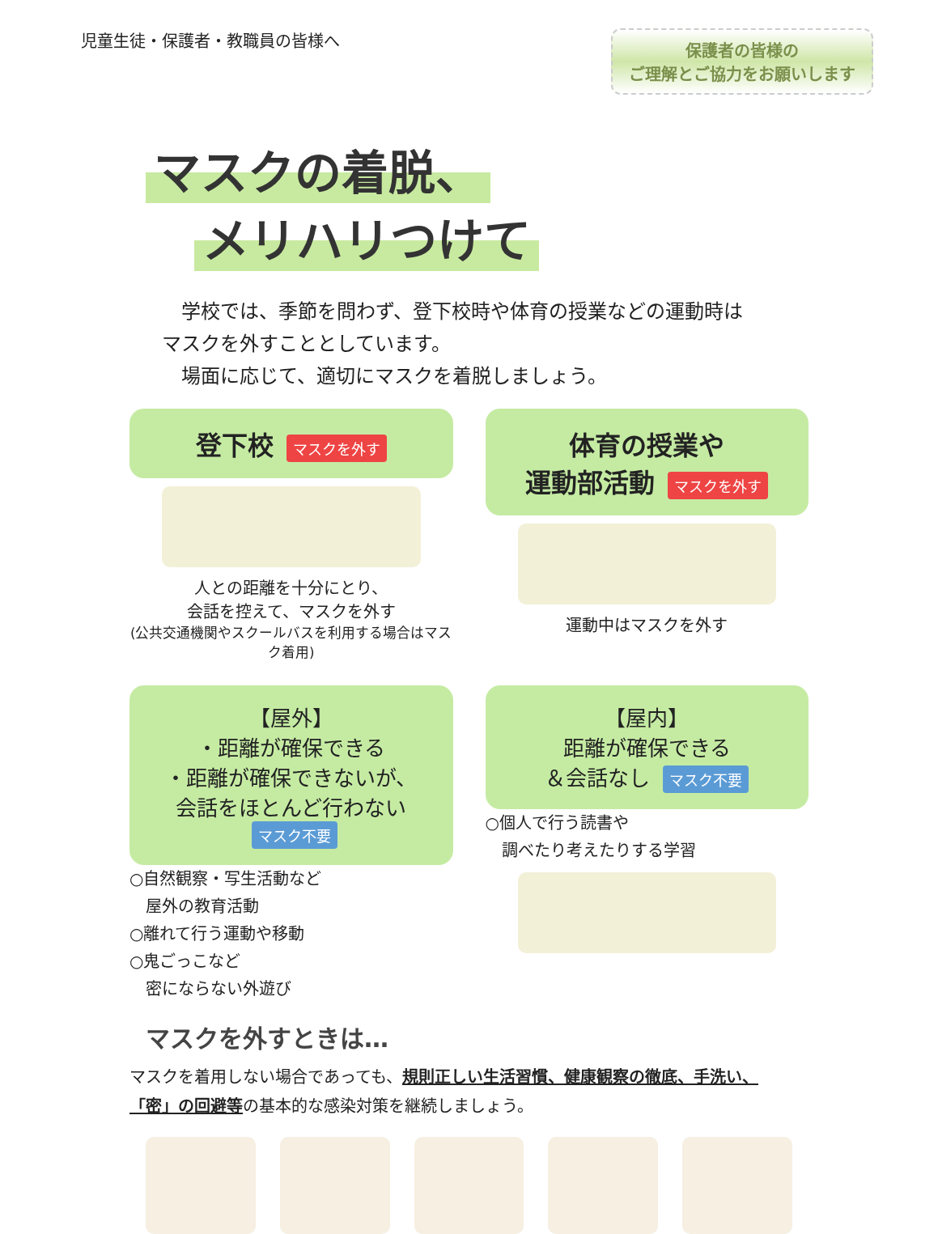児童生徒・保護者・教職員の皆様へ
保護者の皆様の
ご理解とご協力をお願いします
マスクの着脱、
メリハリつけて
　学校では、季節を問わず、登下校時や体育の授業などの運動時はマスクを外すこととしています。
　場面に応じて、適切にマスクを着脱しましょう。
登下校 マスクを外す
人との距離を十分にとり、
会話を控えて、マスクを外す
(公共交通機関やスクールバスを利用する場合はマスク着用)
体育の授業や
運動部活動 マスクを外す
運動中はマスクを外す
【屋外】
・距離が確保できる
・距離が確保できないが、
会話をほとんど行わない マスク不要
○自然観察・写生活動など
　屋外の教育活動
○離れて行う運動や移動
○鬼ごっこなど
　密にならない外遊び
【屋内】
距離が確保できる
＆会話なし マスク不要
○個人で行う読書や
　調べたり考えたりする学習
マスクを外すときは…
マスクを着用しない場合であっても、規則正しい生活習慣、健康観察の徹底、手洗い、「密」の回避等の基本的な感染対策を継続しましょう。